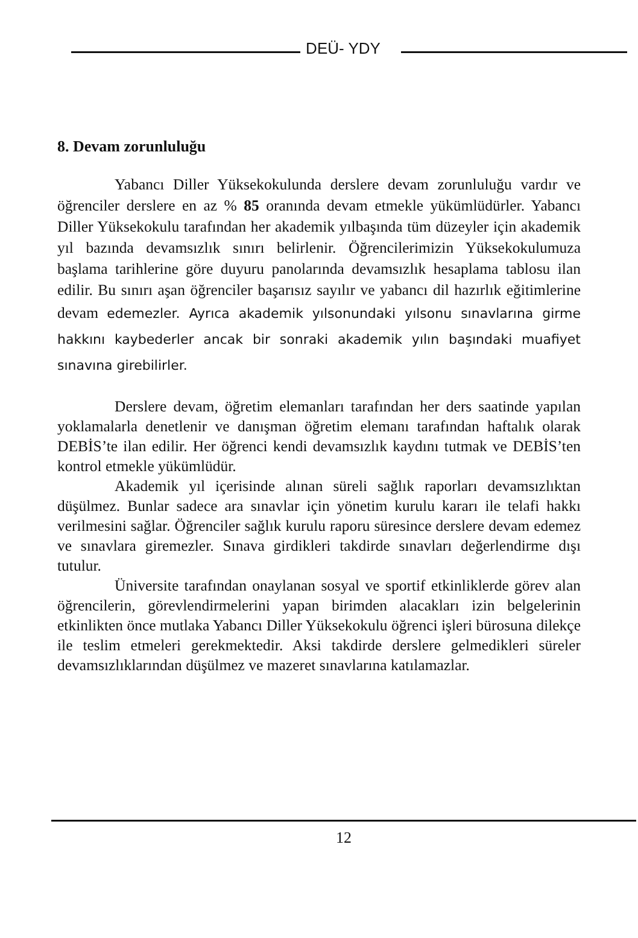DEÜ- YDY
8. Devam zorunluluğu
Yabancı Diller Yüksekokulunda derslere devam zorunluluğu vardır ve öğrenciler derslere en az % 85 oranında devam etmekle yükümlüdürler. Yabancı Diller Yüksekokulu tarafından her akademik yılbaşında tüm düzeyler için akademik yıl bazında devamsızlık sınırı belirlenir. Öğrencilerimizin Yüksekokulumuza başlama tarihlerine göre duyuru panolarında devamsızlık hesaplama tablosu ilan edilir. Bu sınırı aşan öğrenciler başarısız sayılır ve yabancı dil hazırlık eğitimlerine devam edemezler. Ayrıca akademik yılsonundaki yılsonu sınavlarına girme hakkını kaybederler ancak bir sonraki akademik yılın başındaki muafiyet sınavına girebilirler.
Derslere devam, öğretim elemanları tarafından her ders saatinde yapılan yoklamalarla denetlenir ve danışman öğretim elemanı tarafından haftalık olarak DEBİS’te ilan edilir. Her öğrenci kendi devamsızlık kaydını tutmak ve DEBİS’ten kontrol etmekle yükümlüdür.
Akademik yıl içerisinde alınan süreli sağlık raporları devamsızlıktan düşülmez. Bunlar sadece ara sınavlar için yönetim kurulu kararı ile telafi hakkı verilmesini sağlar. Öğrenciler sağlık kurulu raporu süresince derslere devam edemez ve sınavlara giremezler. Sınava girdikleri takdirde sınavları değerlendirme dışı tutulur.
Üniversite tarafından onaylanan sosyal ve sportif etkinliklerde görev alan öğrencilerin, görevlendirmelerini yapan birimden alacakları izin belgelerinin etkinlikten önce mutlaka Yabancı Diller Yüksekokulu öğrenci işleri bürosuna dilekçe ile teslim etmeleri gerekmektedir. Aksi takdirde derslere gelmedikleri süreler devamsızlıklarından düşülmez ve mazeret sınavlarına katılamazlar.
12